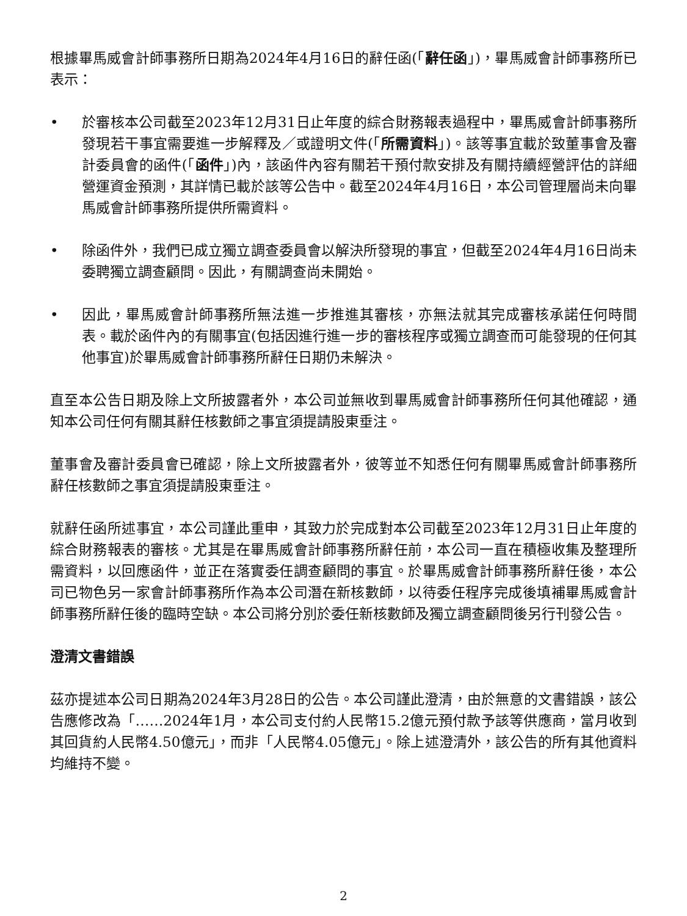根據畢馬威會計師事務所日期為2024年4月16日的辭任函(「辭任函」)，畢馬威會計師事務所已表示：
• 於審核本公司截至2023年12月31日止年度的綜合財務報表過程中，畢馬威會計師事務所發現若干事宜需要進一步解釋及／或證明文件(「所需資料」)。該等事宜載於致董事會及審計委員會的函件(「函件」)內，該函件內容有關若干預付款安排及有關持續經營評估的詳細營運資金預測，其詳情已載於該等公告中。截至2024年4月16日，本公司管理層尚未向畢馬威會計師事務所提供所需資料。
• 除函件外，我們已成立獨立調查委員會以解決所發現的事宜，但截至2024年4月16日尚未委聘獨立調查顧問。因此，有關調查尚未開始。
• 因此，畢馬威會計師事務所無法進一步推進其審核，亦無法就其完成審核承諾任何時間表。載於函件內的有關事宜(包括因進行進一步的審核程序或獨立調查而可能發現的任何其他事宜)於畢馬威會計師事務所辭任日期仍未解決。
直至本公告日期及除上文所披露者外，本公司並無收到畢馬威會計師事務所任何其他確認，通知本公司任何有關其辭任核數師之事宜須提請股東垂注。
董事會及審計委員會已確認，除上文所披露者外，彼等並不知悉任何有關畢馬威會計師事務所辭任核數師之事宜須提請股東垂注。
就辭任函所述事宜，本公司謹此重申，其致力於完成對本公司截至2023年12月31日止年度的綜合財務報表的審核。尤其是在畢馬威會計師事務所辭任前，本公司一直在積極收集及整理所需資料，以回應函件，並正在落實委任調查顧問的事宜。於畢馬威會計師事務所辭任後，本公司已物色另一家會計師事務所作為本公司潛在新核數師，以待委任程序完成後填補畢馬威會計師事務所辭任後的臨時空缺。本公司將分別於委任新核數師及獨立調查顧問後另行刊發公告。
澄清文書錯誤
茲亦提述本公司日期為2024年3月28日的公告。本公司謹此澄清，由於無意的文書錯誤，該公告應修改為「……2024年1月，本公司支付約人民幣15.2億元預付款予該等供應商，當月收到其回貨約人民幣4.50億元」，而非「人民幣4.05億元」。除上述澄清外，該公告的所有其他資料均維持不變。
2